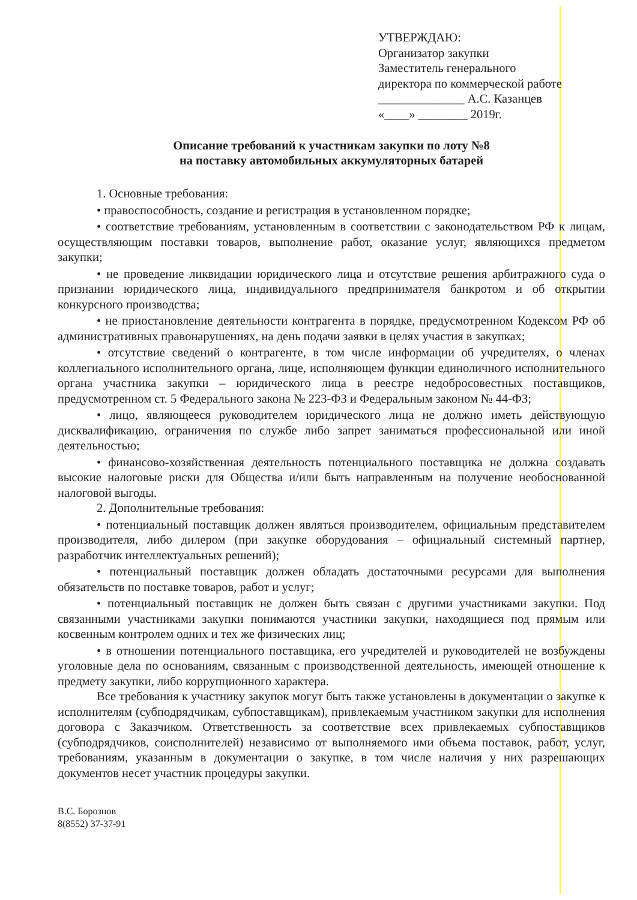УТВЕРЖДАЮ:
Организатор закупки
Заместитель генерального
директора по коммерческой работе
______________ А.С. Казанцев
«____» ________ 2019г.
Описание требований к участникам закупки по лоту №8
на поставку автомобильных аккумуляторных батарей
1. Основные требования:
• правоспособность, создание и регистрация в установленном порядке;
• соответствие требованиям, установленным в соответствии с законодательством РФ к лицам, осуществляющим поставки товаров, выполнение работ, оказание услуг, являющихся предметом закупки;
• не проведение ликвидации юридического лица и отсутствие решения арбитражного суда о признании юридического лица, индивидуального предпринимателя банкротом и об открытии конкурсного производства;
• не приостановление деятельности контрагента в порядке, предусмотренном Кодексом РФ об административных правонарушениях, на день подачи заявки в целях участия в закупках;
• отсутствие сведений о контрагенте, в том числе информации об учредителях, о членах коллегиального исполнительного органа, лице, исполняющем функции единоличного исполнительного органа участника закупки – юридического лица в реестре недобросовестных поставщиков, предусмотренном ст. 5 Федерального закона № 223-ФЗ и Федеральным законом № 44-ФЗ;
• лицо, являющееся руководителем юридического лица не должно иметь действующую дисквалификацию, ограничения по службе либо запрет заниматься профессиональной или иной деятельностью;
• финансово-хозяйственная деятельность потенциального поставщика не должна создавать высокие налоговые риски для Общества и/или быть направленным на получение необоснованной налоговой выгоды.
2. Дополнительные требования:
• потенциальный поставщик должен являться производителем, официальным представителем производителя, либо дилером (при закупке оборудования – официальный системный партнер, разработчик интеллектуальных решений);
• потенциальный поставщик должен обладать достаточными ресурсами для выполнения обязательств по поставке товаров, работ и услуг;
• потенциальный поставщик не должен быть связан с другими участниками закупки. Под связанными участниками закупки понимаются участники закупки, находящиеся под прямым или косвенным контролем одних и тех же физических лиц;
• в отношении потенциального поставщика, его учредителей и руководителей не возбуждены уголовные дела по основаниям, связанным с производственной деятельность, имеющей отношение к предмету закупки, либо коррупционного характера.
Все требования к участнику закупок могут быть также установлены в документации о закупке к исполнителям (субподрядчикам, субпоставщикам), привлекаемым участником закупки для исполнения договора с Заказчиком. Ответственность за соответствие всех привлекаемых субпоставщиков (субподрядчиков, соисполнителей) независимо от выполняемого ими объема поставок, работ, услуг, требованиям, указанным в документации о закупке, в том числе наличия у них разрешающих документов несет участник процедуры закупки.
В.С. Борознов
8(8552) 37-37-91